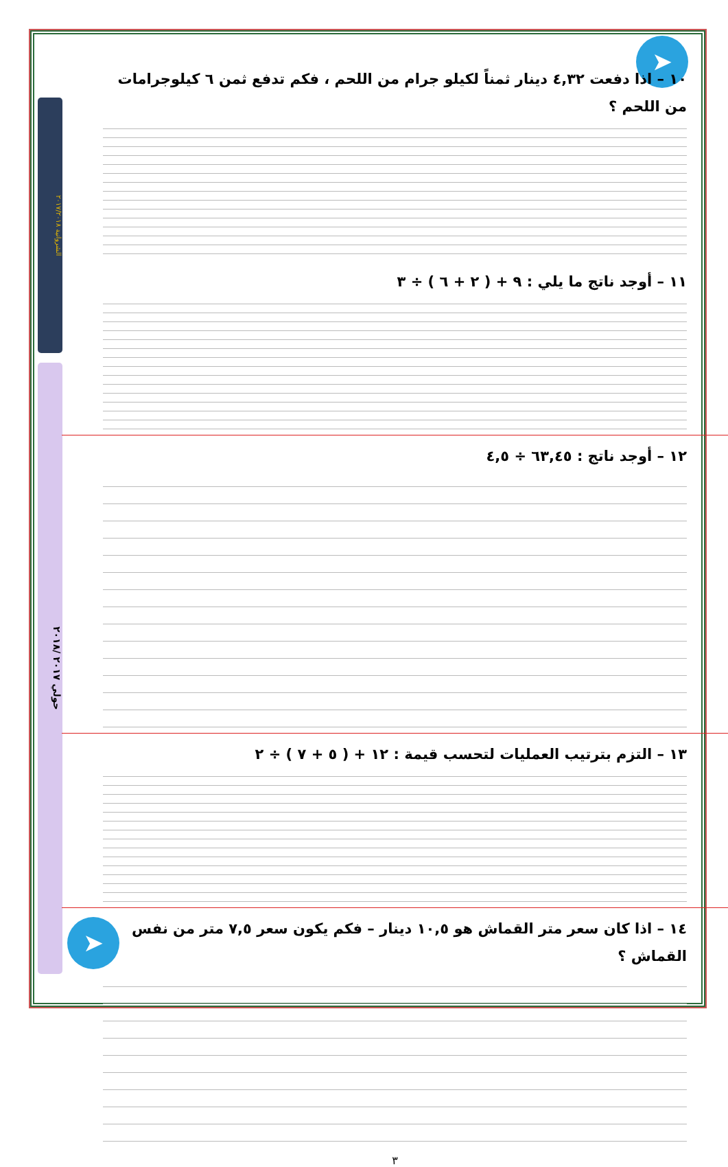الشروانية ٢٠١٧/٢٠١٨
حولي ٢٠١٧ /٢٠١٨
➤
➤
١٠ – اذا دفعت ٤,٣٢ دينار ثمناً لكيلو جرام من اللحم ، فكم تدفع ثمن ٦ كيلوجرامات من اللحم ؟
١١ – أوجد ناتج ما يلي : ٩ + ( ٢ + ٦ ) ÷ ٣
١٢ – أوجد ناتج : ٦٣,٤٥ ÷ ٤,٥
١٣ – التزم بترتيب العمليات لتحسب قيمة : ١٢ + ( ٥ + ٧ ) ÷ ٢
١٤ – اذا كان سعر متر القماش هو ١٠,٥ دينار – فكم يكون سعر ٧,٥ متر من نفس القماش ؟
٣